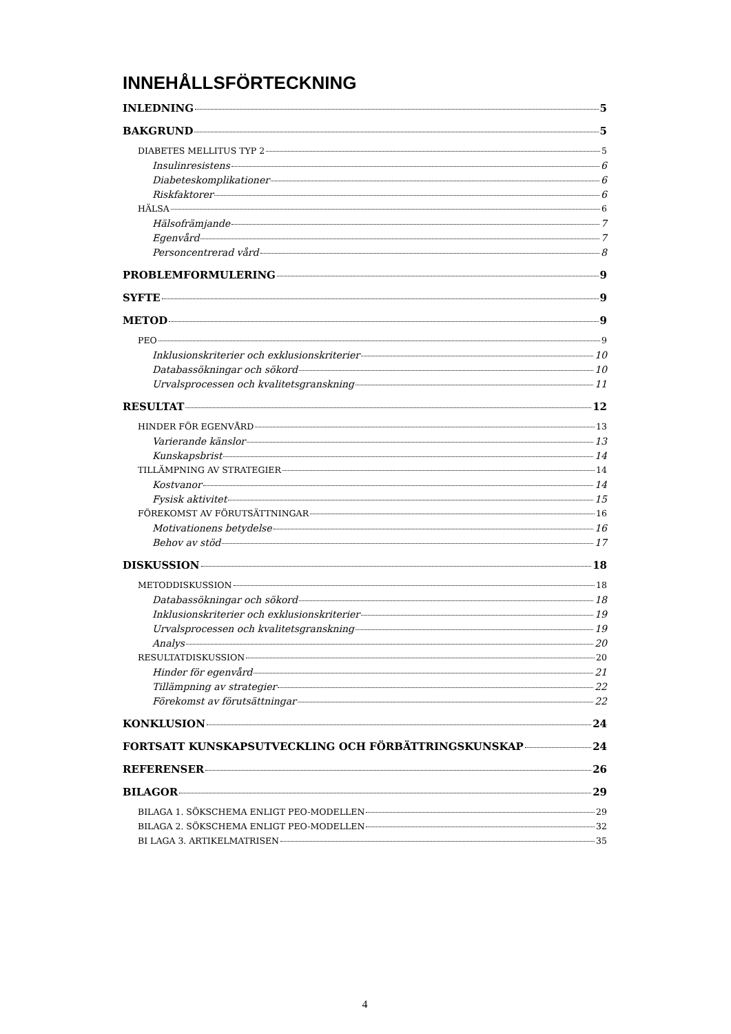INNEHÅLLSFÖRTECKNING
INLEDNING 5
BAKGRUND 5
DIABETES MELLITUS TYP 2 5
Insulinresistens 6
Diabeteskomplikationer 6
Riskfaktorer 6
HÄLSA 6
Hälsofrämjande 7
Egenvård 7
Personcentrerad vård 8
PROBLEMFORMULERING 9
SYFTE 9
METOD 9
PEO 9
Inklusionskriterier och exklusionskriterier 10
Databassökningar och sökord 10
Urvalsprocessen och kvalitetsgranskning 11
RESULTAT 12
HINDER FÖR EGENVÅRD 13
Varierande känslor 13
Kunskapsbrist 14
TILLÄMPNING AV STRATEGIER 14
Kostvanor 14
Fysisk aktivitet 15
FÖREKOMST AV FÖRUTSÄTTNINGAR 16
Motivationens betydelse 16
Behov av stöd 17
DISKUSSION 18
METODDISKUSSION 18
Databassökningar och sökord 18
Inklusionskriterier och exklusionskriterier 19
Urvalsprocessen och kvalitetsgranskning 19
Analys 20
RESULTATDISKUSSION 20
Hinder för egenvård 21
Tillämpning av strategier 22
Förekomst av förutsättningar 22
KONKLUSION 24
FORTSATT KUNSKAPSUTVECKLING OCH FÖRBÄTTRINGSKUNSKAP 24
REFERENSER 26
BILAGOR 29
BILAGA 1. SÖKSCHEMA ENLIGT PEO-MODELLEN 29
BILAGA 2. SÖKSCHEMA ENLIGT PEO-MODELLEN 32
BI LAGA 3. ARTIKELMATRISEN 35
4